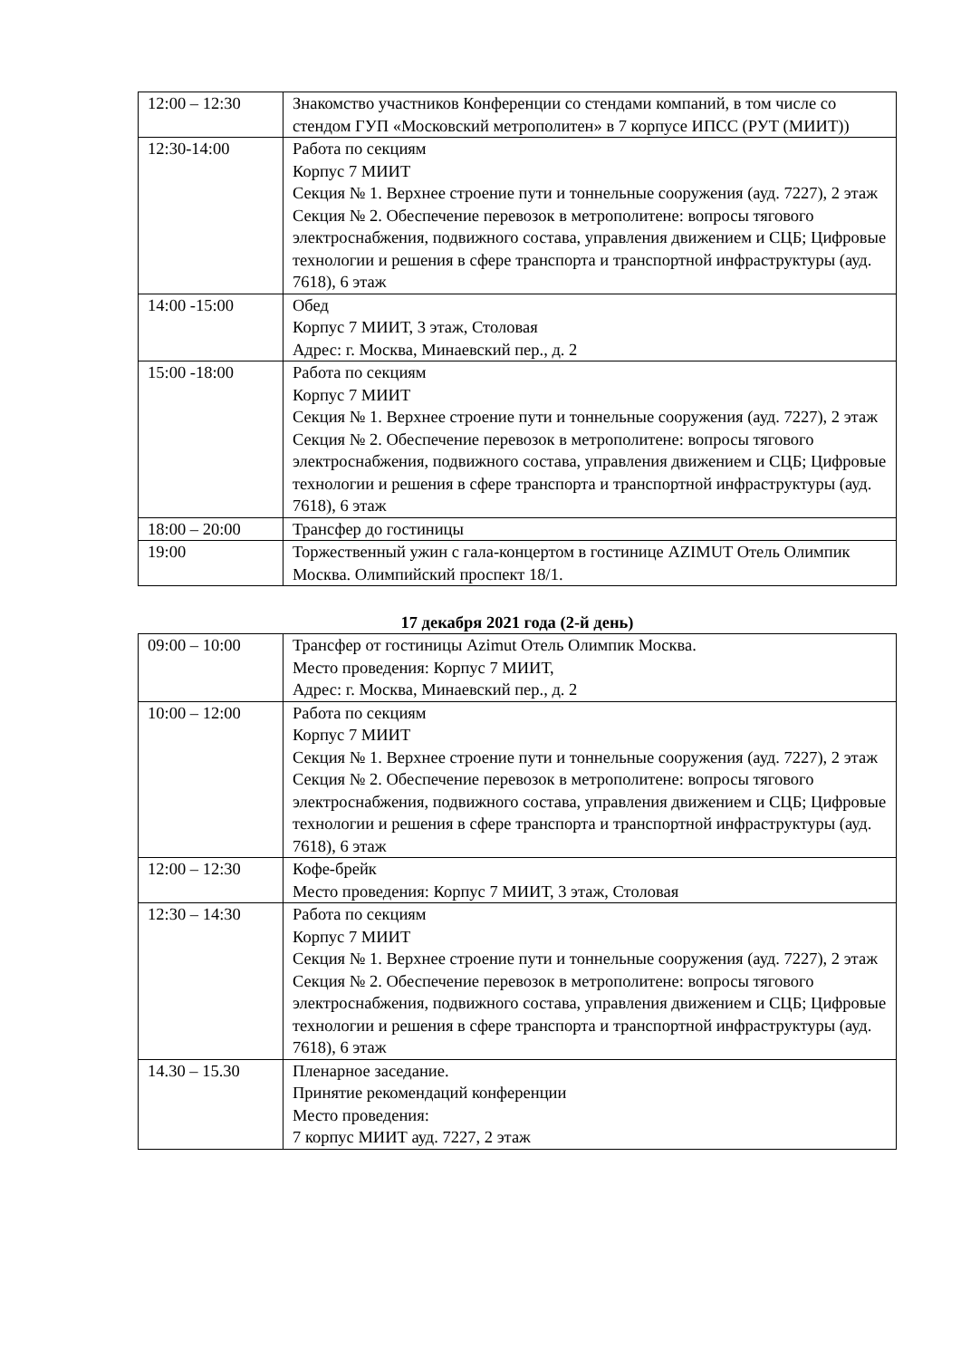| 12:00 – 12:30 | Знакомство участников Конференции со стендами компаний, в том числе со стендом ГУП «Московский метрополитен» в 7 корпусе ИПСС (РУТ (МИИТ)) |
| 12:30-14:00 | Работа по секциям Корпус 7 МИИТ Секция № 1. Верхнее строение пути и тоннельные сооружения (ауд. 7227), 2 этаж Секция № 2. Обеспечение перевозок в метрополитене: вопросы тягового электроснабжения, подвижного состава, управления движением и СЦБ; Цифровые технологии и решения в сфере транспорта и транспортной инфраструктуры (ауд. 7618), 6 этаж |
| 14:00 -15:00 | Обед Корпус 7 МИИТ, 3 этаж, Столовая Адрес: г. Москва, Минаевский пер., д. 2 |
| 15:00 -18:00 | Работа по секциям Корпус 7 МИИТ Секция № 1. Верхнее строение пути и тоннельные сооружения (ауд. 7227), 2 этаж Секция № 2. Обеспечение перевозок в метрополитене: вопросы тягового электроснабжения, подвижного состава, управления движением и СЦБ; Цифровые технологии и решения в сфере транспорта и транспортной инфраструктуры (ауд. 7618), 6 этаж |
| 18:00 – 20:00 | Трансфер до гостиницы |
| 19:00 | Торжественный ужин с гала-концертом в гостинице AZIMUT Отель Олимпик Москва. Олимпийский проспект 18/1. |
17 декабря 2021 года (2-й день)
| 09:00 – 10:00 | Трансфер от гостиницы Azimut Отель Олимпик Москва. Место проведения: Корпус 7 МИИТ, Адрес: г. Москва, Минаевский пер., д. 2 |
| 10:00 – 12:00 | Работа по секциям Корпус 7 МИИТ Секция № 1. Верхнее строение пути и тоннельные сооружения (ауд. 7227), 2 этаж Секция № 2. Обеспечение перевозок в метрополитене: вопросы тягового электроснабжения, подвижного состава, управления движением и СЦБ; Цифровые технологии и решения в сфере транспорта и транспортной инфраструктуры (ауд. 7618), 6 этаж |
| 12:00 – 12:30 | Кофе-брейк Место проведения: Корпус 7 МИИТ, 3 этаж, Столовая |
| 12:30 – 14:30 | Работа по секциям Корпус 7 МИИТ Секция № 1. Верхнее строение пути и тоннельные сооружения (ауд. 7227), 2 этаж Секция № 2. Обеспечение перевозок в метрополитене: вопросы тягового электроснабжения, подвижного состава, управления движением и СЦБ; Цифровые технологии и решения в сфере транспорта и транспортной инфраструктуры (ауд. 7618), 6 этаж |
| 14.30 – 15.30 | Пленарное заседание. Принятие рекомендаций конференции Место проведения: 7 корпус МИИТ ауд. 7227, 2 этаж |